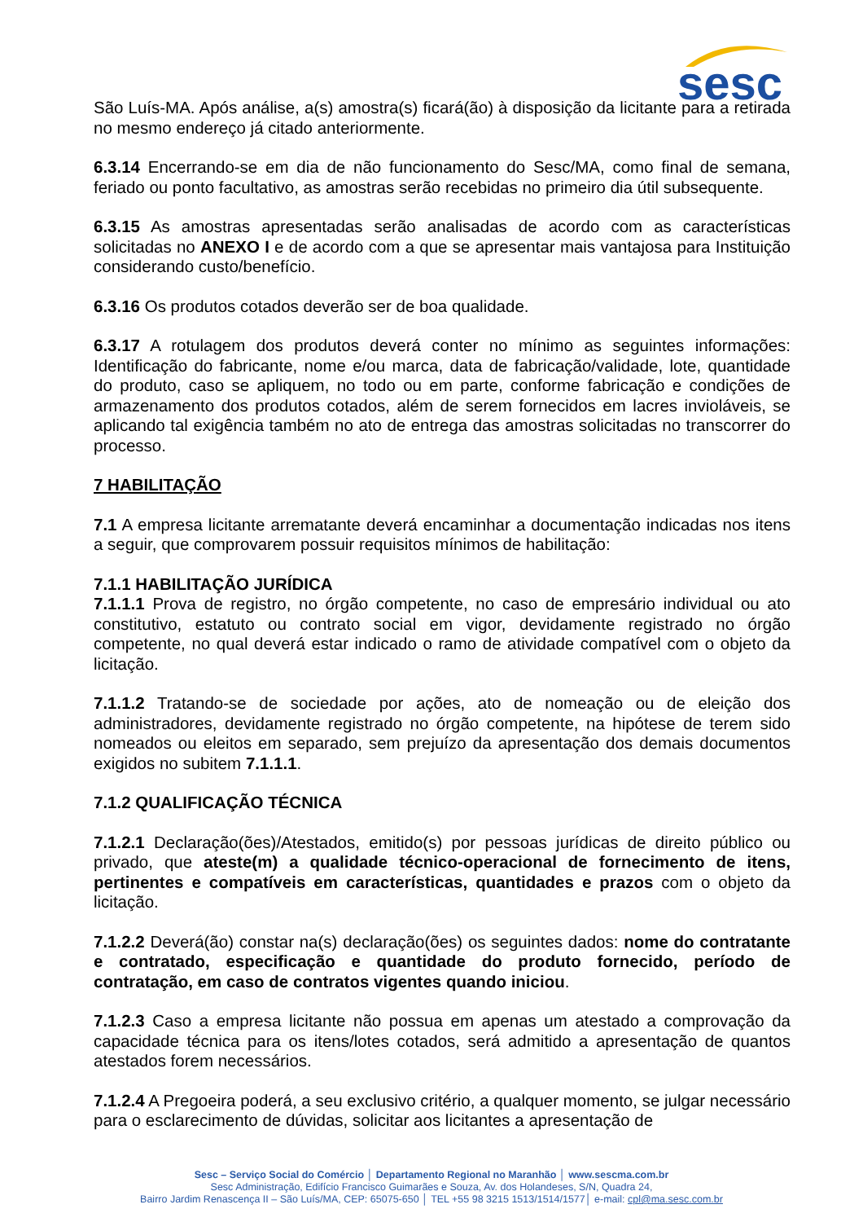sesc
São Luís-MA. Após análise, a(s) amostra(s) ficará(ão) à disposição da licitante para a retirada no mesmo endereço já citado anteriormente.
6.3.14 Encerrando-se em dia de não funcionamento do Sesc/MA, como final de semana, feriado ou ponto facultativo, as amostras serão recebidas no primeiro dia útil subsequente.
6.3.15 As amostras apresentadas serão analisadas de acordo com as características solicitadas no ANEXO I e de acordo com a que se apresentar mais vantajosa para Instituição considerando custo/benefício.
6.3.16 Os produtos cotados deverão ser de boa qualidade.
6.3.17 A rotulagem dos produtos deverá conter no mínimo as seguintes informações: Identificação do fabricante, nome e/ou marca, data de fabricação/validade, lote, quantidade do produto, caso se apliquem, no todo ou em parte, conforme fabricação e condições de armazenamento dos produtos cotados, além de serem fornecidos em lacres invioláveis, se aplicando tal exigência também no ato de entrega das amostras solicitadas no transcorrer do processo.
7 HABILITAÇÃO
7.1 A empresa licitante arrematante deverá encaminhar a documentação indicadas nos itens a seguir, que comprovarem possuir requisitos mínimos de habilitação:
7.1.1 HABILITAÇÃO JURÍDICA
7.1.1.1 Prova de registro, no órgão competente, no caso de empresário individual ou ato constitutivo, estatuto ou contrato social em vigor, devidamente registrado no órgão competente, no qual deverá estar indicado o ramo de atividade compatível com o objeto da licitação.
7.1.1.2 Tratando-se de sociedade por ações, ato de nomeação ou de eleição dos administradores, devidamente registrado no órgão competente, na hipótese de terem sido nomeados ou eleitos em separado, sem prejuízo da apresentação dos demais documentos exigidos no subitem 7.1.1.1.
7.1.2 QUALIFICAÇÃO TÉCNICA
7.1.2.1 Declaração(ões)/Atestados, emitido(s) por pessoas jurídicas de direito público ou privado, que ateste(m) a qualidade técnico-operacional de fornecimento de itens, pertinentes e compatíveis em características, quantidades e prazos com o objeto da licitação.
7.1.2.2 Deverá(ão) constar na(s) declaração(ões) os seguintes dados: nome do contratante e contratado, especificação e quantidade do produto fornecido, período de contratação, em caso de contratos vigentes quando iniciou.
7.1.2.3 Caso a empresa licitante não possua em apenas um atestado a comprovação da capacidade técnica para os itens/lotes cotados, será admitido a apresentação de quantos atestados forem necessários.
7.1.2.4 A Pregoeira poderá, a seu exclusivo critério, a qualquer momento, se julgar necessário para o esclarecimento de dúvidas, solicitar aos licitantes a apresentação de
Sesc – Serviço Social do Comércio │ Departamento Regional no Maranhão │ www.sescma.com.br
Sesc Administração, Edifício Francisco Guimarães e Souza, Av. dos Holandeses, S/N, Quadra 24,
Bairro Jardim Renascença II – São Luís/MA, CEP: 65075-650 │ TEL +55 98 3215 1513/1514/1577│ e-mail: cpl@ma.sesc.com.br